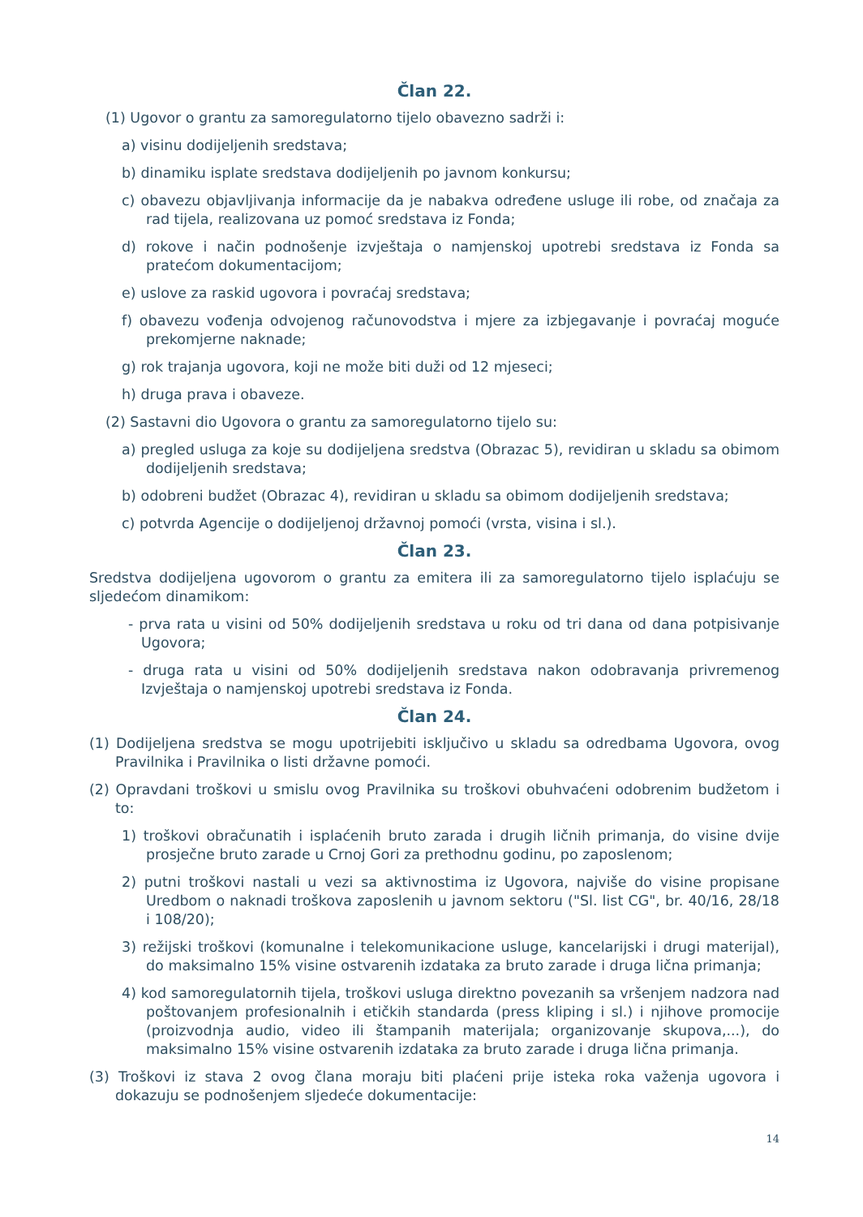Član 22.
(1) Ugovor o grantu za samoregulatorno tijelo obavezno sadrži i:
a) visinu dodijeljenih sredstava;
b) dinamiku isplate sredstava dodijeljenih po javnom konkursu;
c) obavezu objavljivanja informacije da je nabakva određene usluge ili robe, od značaja za rad tijela, realizovana uz pomoć sredstava iz Fonda;
d) rokove i način podnošenje izvještaja o namjenskoj upotrebi sredstava iz Fonda sa pratećom dokumentacijom;
e) uslove za raskid ugovora i povraćaj sredstava;
f) obavezu vođenja odvojenog računovodstva i mjere za izbjegavanje i povraćaj moguće prekomjerne naknade;
g) rok trajanja ugovora, koji ne može biti duži od 12 mjeseci;
h) druga prava i obaveze.
(2) Sastavni dio Ugovora o grantu za samoregulatorno tijelo su:
a) pregled usluga za koje su dodijeljena sredstva (Obrazac 5), revidiran u skladu sa obimom dodijeljenih sredstava;
b) odobreni budžet (Obrazac 4), revidiran u skladu sa obimom dodijeljenih sredstava;
c) potvrda Agencije o dodijeljenoj državnoj pomoći (vrsta, visina i sl.).
Član 23.
Sredstva dodijeljena ugovorom o grantu za emitera ili za samoregulatorno tijelo isplaćuju se sljedećom dinamikom:
- prva rata u visini od 50% dodijeljenih sredstava u roku od tri dana od dana potpisivanje Ugovora;
- druga rata u visini od 50% dodijeljenih sredstava nakon odobravanja privremenog Izvještaja o namjenskoj upotrebi sredstava iz Fonda.
Član 24.
(1) Dodijeljena sredstva se mogu upotrijebiti isključivo u skladu sa odredbama Ugovora, ovog Pravilnika i Pravilnika o listi državne pomoći.
(2) Opravdani troškovi u smislu ovog Pravilnika su troškovi obuhvaćeni odobrenim budžetom i to:
1) troškovi obračunatih i isplaćenih bruto zarada i drugih ličnih primanja, do visine dvije prosječne bruto zarade u Crnoj Gori za prethodnu godinu, po zaposlenom;
2) putni troškovi nastali u vezi sa aktivnostima iz Ugovora, najviše do visine propisane Uredbom o naknadi troškova zaposlenih u javnom sektoru ("Sl. list CG", br. 40/16, 28/18 i 108/20);
3) režijski troškovi (komunalne i telekomunikacione usluge, kancelarijski i drugi materijal), do maksimalno 15% visine ostvarenih izdataka za bruto zarade i druga lična primanja;
4) kod samoregulatornih tijela, troškovi usluga direktno povezanih sa vršenjem nadzora nad poštovanjem profesionalnih i etičkih standarda (press kliping i sl.) i njihove promocije (proizvodnja audio, video ili štampanih materijala; organizovanje skupova,...), do maksimalno 15% visine ostvarenih izdataka za bruto zarade i druga lična primanja.
(3) Troškovi iz stava 2 ovog člana moraju biti plaćeni prije isteka roka važenja ugovora i dokazuju se podnošenjem sljedeće dokumentacije:
14